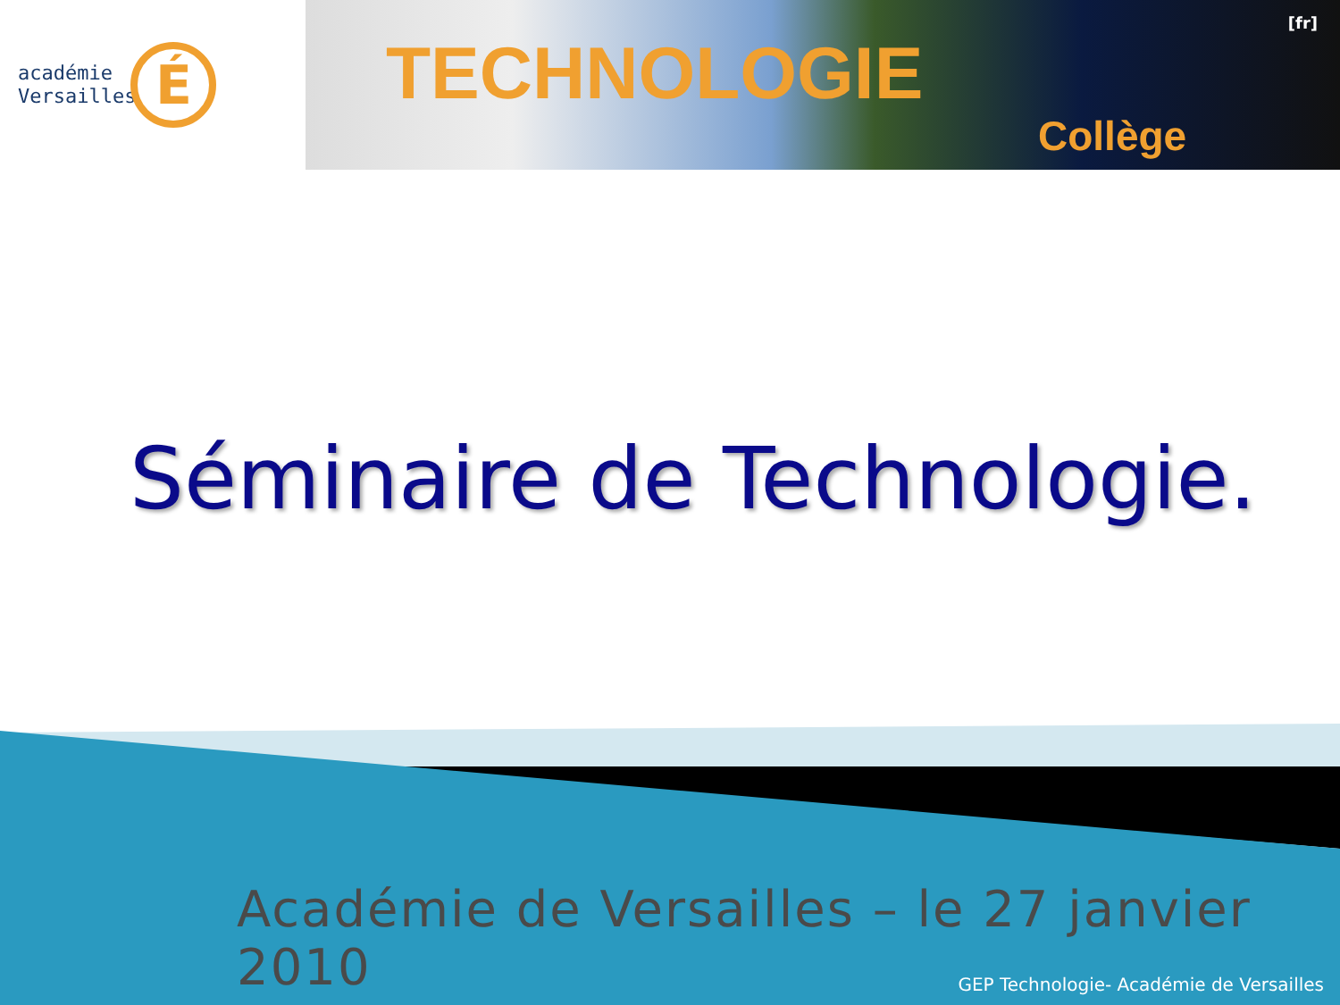académie
Versailles
É
TECHNOLOGIE
Collège
[fr]
Séminaire de Technologie.
Académie de Versailles – le 27 janvier 2010
GEP Technologie- Académie de Versailles